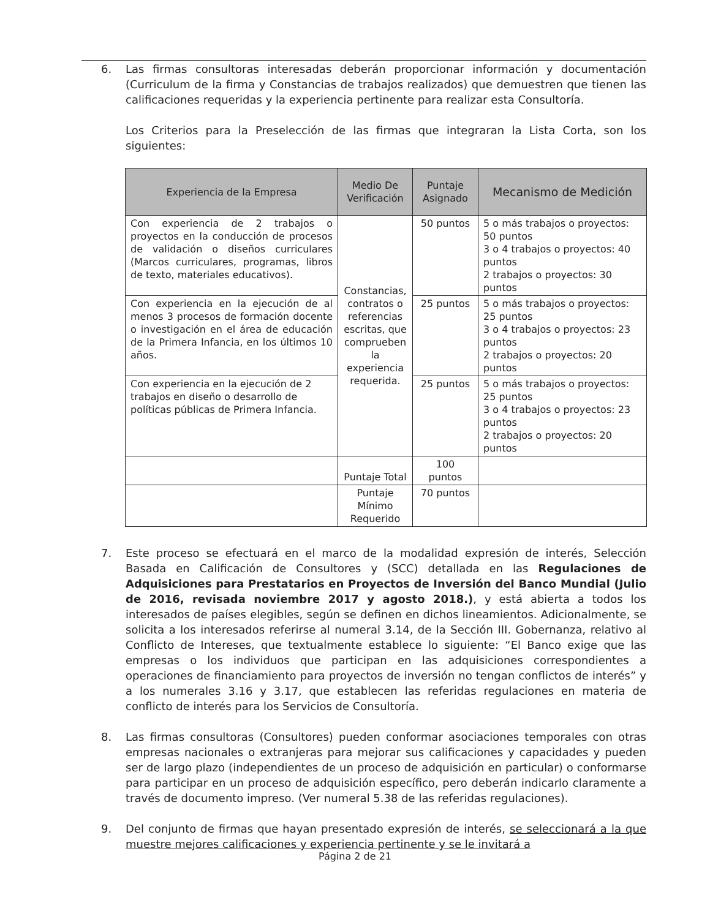6. Las firmas consultoras interesadas deberán proporcionar información y documentación (Curriculum de la firma y Constancias de trabajos realizados) que demuestren que tienen las calificaciones requeridas y la experiencia pertinente para realizar esta Consultoría.
Los Criterios para la Preselección de las firmas que integraran la Lista Corta, son los siguientes:
| Experiencia de la Empresa | Medio De Verificación | Puntaje Asignado | Mecanismo de Medición |
| --- | --- | --- | --- |
| Con experiencia de 2 trabajos o proyectos en la conducción de procesos de validación o diseños curriculares (Marcos curriculares, programas, libros de texto, materiales educativos). | Constancias, contratos o referencias escritas, que comprueben la experiencia requerida. | 50 puntos | 5 o más trabajos o proyectos: 50 puntos 3 o 4 trabajos o proyectos: 40 puntos 2 trabajos o proyectos: 30 puntos |
| Con experiencia en la ejecución de al menos 3 procesos de formación docente o investigación en el área de educación de la Primera Infancia, en los últimos 10 años. | | 25 puntos | 5 o más trabajos o proyectos: 25 puntos 3 o 4 trabajos o proyectos: 23 puntos 2 trabajos o proyectos: 20 puntos |
| Con experiencia en la ejecución de 2 trabajos en diseño o desarrollo de políticas públicas de Primera Infancia. | | 25 puntos | 5 o más trabajos o proyectos: 25 puntos 3 o 4 trabajos o proyectos: 23 puntos 2 trabajos o proyectos: 20 puntos |
| | Puntaje Total | 100 puntos | |
| | Puntaje Mínimo Requerido | 70 puntos | |
7. Este proceso se efectuará en el marco de la modalidad expresión de interés, Selección Basada en Calificación de Consultores y (SCC) detallada en las Regulaciones de Adquisiciones para Prestatarios en Proyectos de Inversión del Banco Mundial (Julio de 2016, revisada noviembre 2017 y agosto 2018.), y está abierta a todos los interesados de países elegibles, según se definen en dichos lineamientos. Adicionalmente, se solicita a los interesados referirse al numeral 3.14, de la Sección III. Gobernanza, relativo al Conflicto de Intereses, que textualmente establece lo siguiente: “El Banco exige que las empresas o los individuos que participan en las adquisiciones correspondientes a operaciones de financiamiento para proyectos de inversión no tengan conflictos de interés” y a los numerales 3.16 y 3.17, que establecen las referidas regulaciones en materia de conflicto de interés para los Servicios de Consultoría.
8. Las firmas consultoras (Consultores) pueden conformar asociaciones temporales con otras empresas nacionales o extranjeras para mejorar sus calificaciones y capacidades y pueden ser de largo plazo (independientes de un proceso de adquisición en particular) o conformarse para participar en un proceso de adquisición específico, pero deberán indicarlo claramente a través de documento impreso. (Ver numeral 5.38 de las referidas regulaciones).
9. Del conjunto de firmas que hayan presentado expresión de interés, se seleccionará a la que muestre mejores calificaciones y experiencia pertinente y se le invitará a
Página 2 de 21